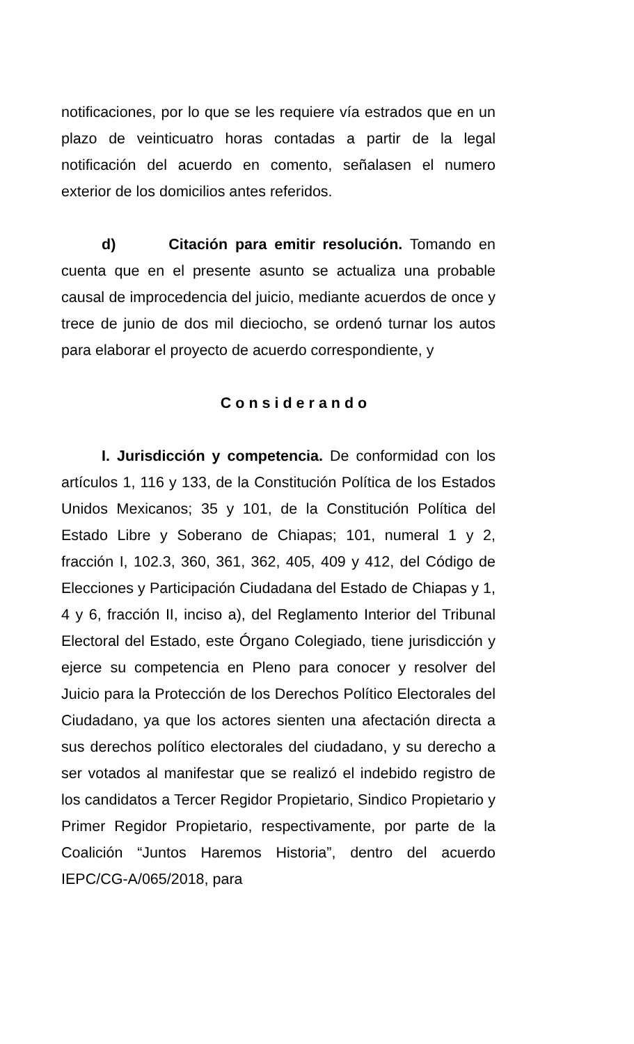notificaciones, por lo que se les requiere vía estrados que en un plazo de veinticuatro horas contadas a partir de la legal notificación del acuerdo en comento, señalasen el numero exterior de los domicilios antes referidos.
d) Citación para emitir resolución. Tomando en cuenta que en el presente asunto se actualiza una probable causal de improcedencia del juicio, mediante acuerdos de once y trece de junio de dos mil dieciocho, se ordenó turnar los autos para elaborar el proyecto de acuerdo correspondiente, y
Considerando
I. Jurisdicción y competencia. De conformidad con los artículos 1, 116 y 133, de la Constitución Política de los Estados Unidos Mexicanos; 35 y 101, de la Constitución Política del Estado Libre y Soberano de Chiapas; 101, numeral 1 y 2, fracción I, 102.3, 360, 361, 362, 405, 409 y 412, del Código de Elecciones y Participación Ciudadana del Estado de Chiapas y 1, 4 y 6, fracción II, inciso a), del Reglamento Interior del Tribunal Electoral del Estado, este Órgano Colegiado, tiene jurisdicción y ejerce su competencia en Pleno para conocer y resolver del Juicio para la Protección de los Derechos Político Electorales del Ciudadano, ya que los actores sienten una afectación directa a sus derechos político electorales del ciudadano, y su derecho a ser votados al manifestar que se realizó el indebido registro de los candidatos a Tercer Regidor Propietario, Sindico Propietario y Primer Regidor Propietario, respectivamente, por parte de la Coalición “Juntos Haremos Historia”, dentro del acuerdo IEPC/CG-A/065/2018, para